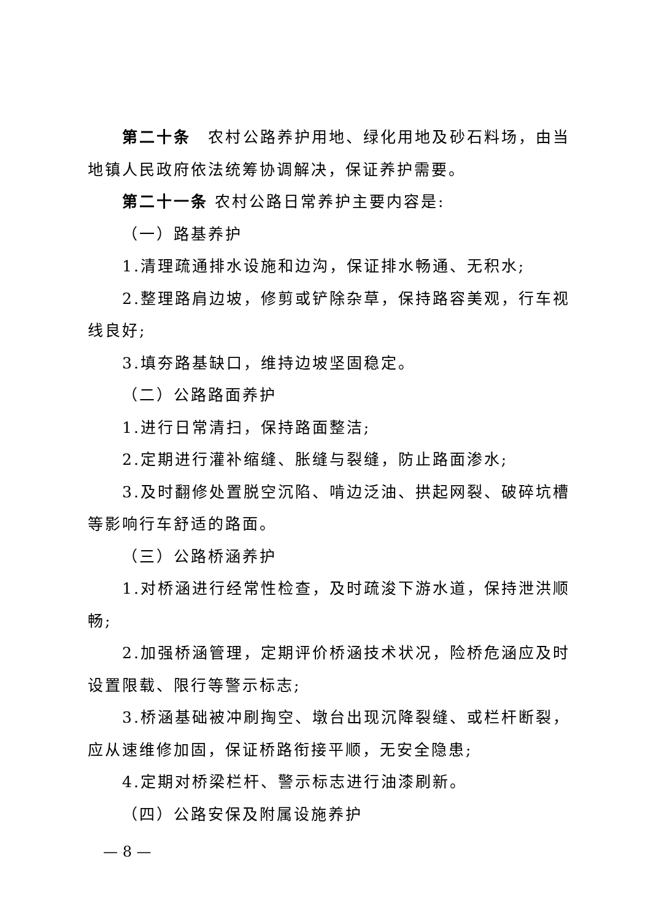第二十条　农村公路养护用地、绿化用地及砂石料场，由当地镇人民政府依法统筹协调解决，保证养护需要。
第二十一条 农村公路日常养护主要内容是:
（一）路基养护
1.清理疏通排水设施和边沟，保证排水畅通、无积水;
2.整理路肩边坡，修剪或铲除杂草，保持路容美观，行车视线良好;
3.填夯路基缺口，维持边坡坚固稳定。
（二）公路路面养护
1.进行日常清扫，保持路面整洁;
2.定期进行灌补缩缝、胀缝与裂缝，防止路面渗水;
3.及时翻修处置脱空沉陷、啃边泛油、拱起网裂、破碎坑槽等影响行车舒适的路面。
（三）公路桥涵养护
1.对桥涵进行经常性检查，及时疏浚下游水道，保持泄洪顺畅;
2.加强桥涵管理，定期评价桥涵技术状况，险桥危涵应及时设置限载、限行等警示标志;
3.桥涵基础被冲刷掏空、墩台出现沉降裂缝、或栏杆断裂，应从速维修加固，保证桥路衔接平顺，无安全隐患;
4.定期对桥梁栏杆、警示标志进行油漆刷新。
（四）公路安保及附属设施养护
— 8 —